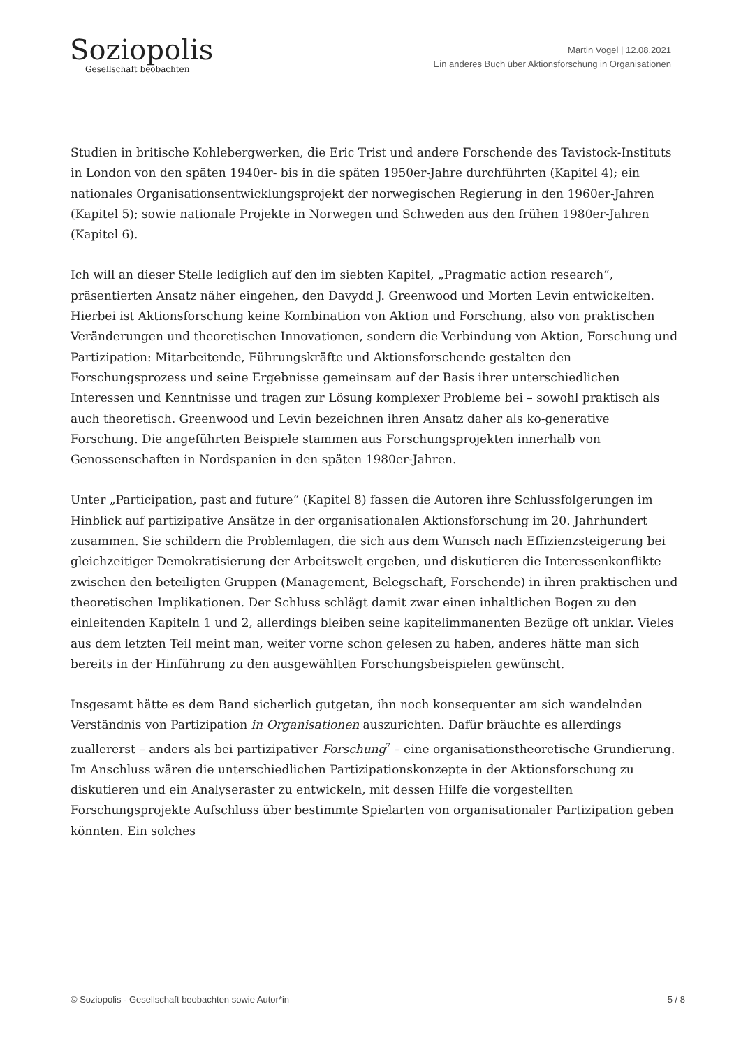Soziopolis
Gesellschaft beobachten
Martin Vogel | 12.08.2021
Ein anderes Buch über Aktionsforschung in Organisationen
Studien in britische Kohlebergwerken, die Eric Trist und andere Forschende des Tavistock-Instituts in London von den späten 1940er- bis in die späten 1950er-Jahre durchführten (Kapitel 4); ein nationales Organisationsentwicklungsprojekt der norwegischen Regierung in den 1960er-Jahren (Kapitel 5); sowie nationale Projekte in Norwegen und Schweden aus den frühen 1980er-Jahren (Kapitel 6).
Ich will an dieser Stelle lediglich auf den im siebten Kapitel, „Pragmatic action research“, präsentierten Ansatz näher eingehen, den Davydd J. Greenwood und Morten Levin entwickelten. Hierbei ist Aktionsforschung keine Kombination von Aktion und Forschung, also von praktischen Veränderungen und theoretischen Innovationen, sondern die Verbindung von Aktion, Forschung und Partizipation: Mitarbeitende, Führungskräfte und Aktionsforschende gestalten den Forschungsprozess und seine Ergebnisse gemeinsam auf der Basis ihrer unterschiedlichen Interessen und Kenntnisse und tragen zur Lösung komplexer Probleme bei – sowohl praktisch als auch theoretisch. Greenwood und Levin bezeichnen ihren Ansatz daher als ko-generative Forschung. Die angeführten Beispiele stammen aus Forschungsprojekten innerhalb von Genossenschaften in Nordspanien in den späten 1980er-Jahren.
Unter „Participation, past and future“ (Kapitel 8) fassen die Autoren ihre Schlussfolgerungen im Hinblick auf partizipative Ansätze in der organisationalen Aktionsforschung im 20. Jahrhundert zusammen. Sie schildern die Problemlagen, die sich aus dem Wunsch nach Effizienzsteigerung bei gleichzeitiger Demokratisierung der Arbeitswelt ergeben, und diskutieren die Interessenkonflikte zwischen den beteiligten Gruppen (Management, Belegschaft, Forschende) in ihren praktischen und theoretischen Implikationen. Der Schluss schlägt damit zwar einen inhaltlichen Bogen zu den einleitenden Kapiteln 1 und 2, allerdings bleiben seine kapitelimmanenten Bezüge oft unklar. Vieles aus dem letzten Teil meint man, weiter vorne schon gelesen zu haben, anderes hätte man sich bereits in der Hinführung zu den ausgewählten Forschungsbeispielen gewünscht.
Insgesamt hätte es dem Band sicherlich gutgetan, ihn noch konsequenter am sich wandelnden Verständnis von Partizipation in Organisationen auszurichten. Dafür bräuchte es allerdings zuallererst – anders als bei partizipativer Forschung<sup>7</sup> – eine organisationstheoretische Grundierung. Im Anschluss wären die unterschiedlichen Partizipationskonzepte in der Aktionsforschung zu diskutieren und ein Analyseraster zu entwickeln, mit dessen Hilfe die vorgestellten Forschungsprojekte Aufschluss über bestimmte Spielarten von organisationaler Partizipation geben könnten. Ein solches
© Soziopolis - Gesellschaft beobachten sowie Autor*in 5 / 8